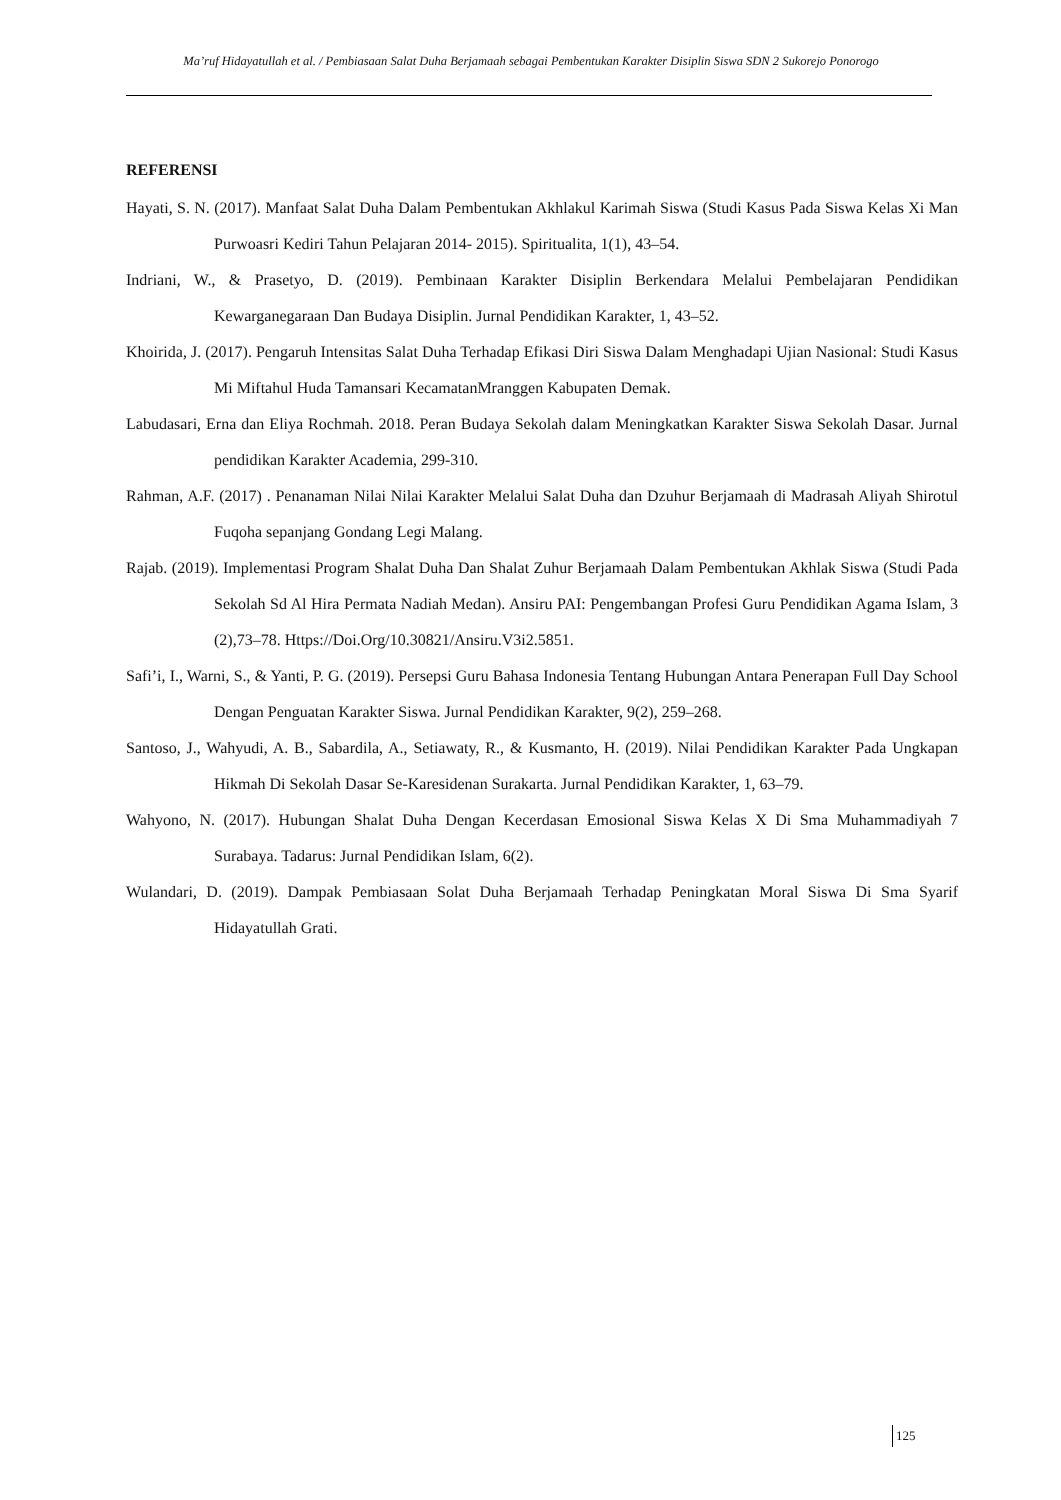Ma’ruf Hidayatullah et al. / Pembiasaan Salat Duha Berjamaah sebagai Pembentukan Karakter Disiplin Siswa SDN 2 Sukorejo Ponorogo
REFERENSI
Hayati, S. N. (2017). Manfaat Salat Duha Dalam Pembentukan Akhlakul Karimah Siswa (Studi Kasus Pada Siswa Kelas Xi Man Purwoasri Kediri Tahun Pelajaran 2014- 2015). Spiritualita, 1(1), 43–54.
Indriani, W., & Prasetyo, D. (2019). Pembinaan Karakter Disiplin Berkendara Melalui Pembelajaran Pendidikan Kewarganegaraan Dan Budaya Disiplin. Jurnal Pendidikan Karakter, 1, 43–52.
Khoirida, J. (2017). Pengaruh Intensitas Salat Duha Terhadap Efikasi Diri Siswa Dalam Menghadapi Ujian Nasional: Studi Kasus Mi Miftahul Huda Tamansari KecamatanMranggen Kabupaten Demak.
Labudasari, Erna dan Eliya Rochmah. 2018. Peran Budaya Sekolah dalam Meningkatkan Karakter Siswa Sekolah Dasar. Jurnal pendidikan Karakter Academia, 299-310.
Rahman, A.F. (2017) . Penanaman Nilai Nilai Karakter Melalui Salat Duha dan Dzuhur Berjamaah di Madrasah Aliyah Shirotul Fuqoha sepanjang Gondang Legi Malang.
Rajab. (2019). Implementasi Program Shalat Duha Dan Shalat Zuhur Berjamaah Dalam Pembentukan Akhlak Siswa (Studi Pada Sekolah Sd Al Hira Permata Nadiah Medan). Ansiru PAI: Pengembangan Profesi Guru Pendidikan Agama Islam, 3 (2),73–78. Https://Doi.Org/10.30821/Ansiru.V3i2.5851.
Safi’i, I., Warni, S., & Yanti, P. G. (2019). Persepsi Guru Bahasa Indonesia Tentang Hubungan Antara Penerapan Full Day School Dengan Penguatan Karakter Siswa. Jurnal Pendidikan Karakter, 9(2), 259–268.
Santoso, J., Wahyudi, A. B., Sabardila, A., Setiawaty, R., & Kusmanto, H. (2019). Nilai Pendidikan Karakter Pada Ungkapan Hikmah Di Sekolah Dasar Se-Karesidenan Surakarta. Jurnal Pendidikan Karakter, 1, 63–79.
Wahyono, N. (2017). Hubungan Shalat Duha Dengan Kecerdasan Emosional Siswa Kelas X Di Sma Muhammadiyah 7 Surabaya. Tadarus: Jurnal Pendidikan Islam, 6(2).
Wulandari, D. (2019). Dampak Pembiasaan Solat Duha Berjamaah Terhadap Peningkatan Moral Siswa Di Sma Syarif Hidayatullah Grati.
125